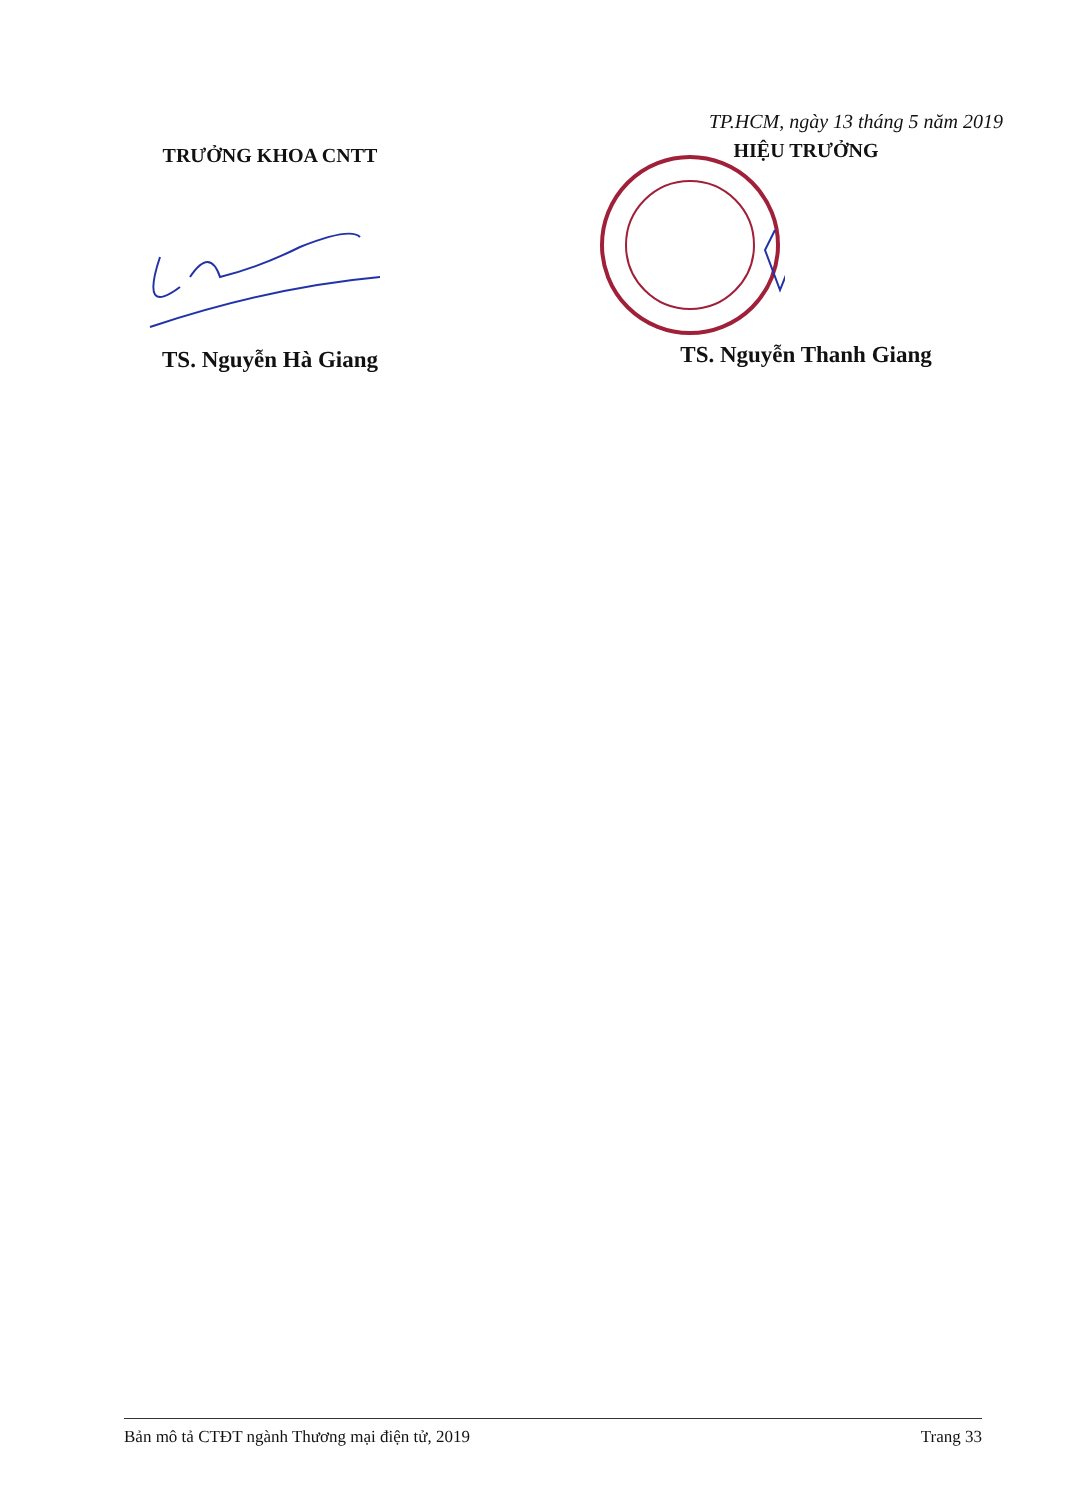TRƯỞNG KHOA CNTT
TS. Nguyễn Hà Giang
TP.HCM, ngày 13 tháng 5 năm 2019
HIỆU TRƯỞNG
TS. Nguyễn Thanh Giang
Bản mô tả CTĐT ngành Thương mại điện tử, 2019 Trang 33